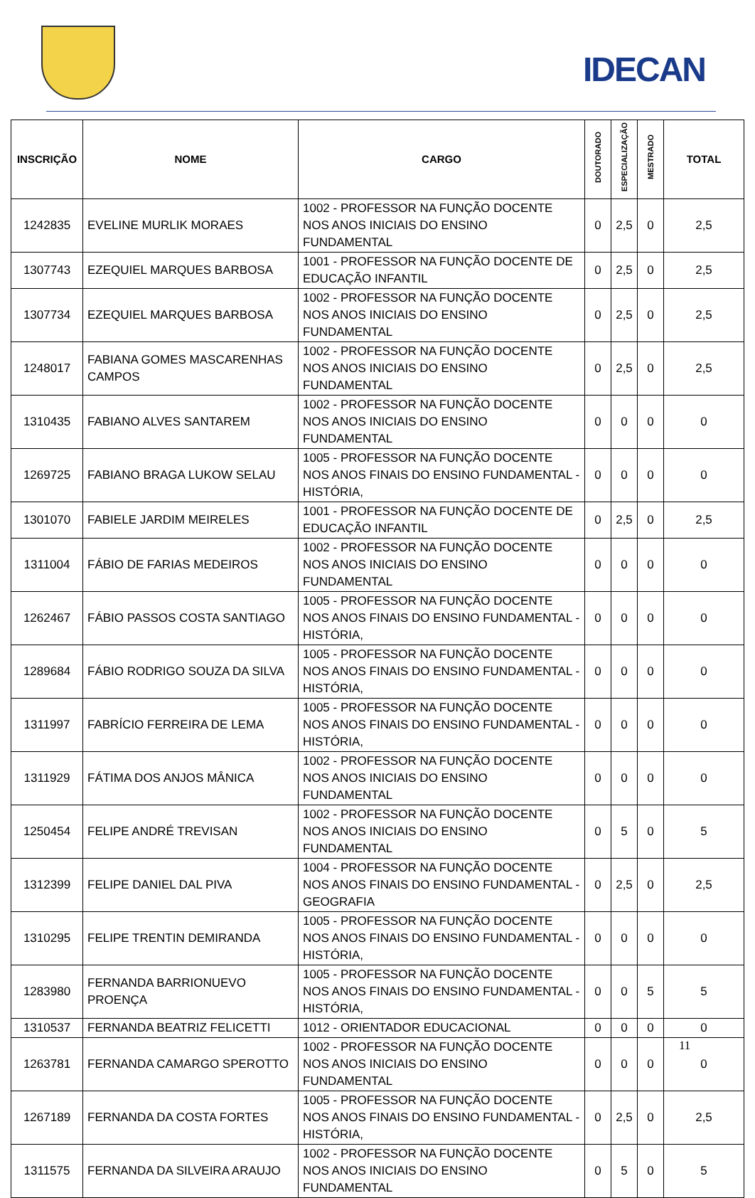IDECAN
| INSCRIÇÃO | NOME | CARGO | DOUTORADO | ESPECIALIZAÇÃO | MESTRADO | TOTAL |
| --- | --- | --- | --- | --- | --- | --- |
| 1242835 | EVELINE MURLIK MORAES | 1002 - PROFESSOR NA FUNÇÃO DOCENTE NOS ANOS INICIAIS DO ENSINO FUNDAMENTAL | 0 | 2,5 | 0 | 2,5 |
| 1307743 | EZEQUIEL MARQUES BARBOSA | 1001 - PROFESSOR NA FUNÇÃO DOCENTE DE EDUCAÇÃO INFANTIL | 0 | 2,5 | 0 | 2,5 |
| 1307734 | EZEQUIEL MARQUES BARBOSA | 1002 - PROFESSOR NA FUNÇÃO DOCENTE NOS ANOS INICIAIS DO ENSINO FUNDAMENTAL | 0 | 2,5 | 0 | 2,5 |
| 1248017 | FABIANA GOMES MASCARENHAS CAMPOS | 1002 - PROFESSOR NA FUNÇÃO DOCENTE NOS ANOS INICIAIS DO ENSINO FUNDAMENTAL | 0 | 2,5 | 0 | 2,5 |
| 1310435 | FABIANO ALVES SANTAREM | 1002 - PROFESSOR NA FUNÇÃO DOCENTE NOS ANOS INICIAIS DO ENSINO FUNDAMENTAL | 0 | 0 | 0 | 0 |
| 1269725 | FABIANO BRAGA LUKOW SELAU | 1005 - PROFESSOR NA FUNÇÃO DOCENTE NOS ANOS FINAIS DO ENSINO FUNDAMENTAL - HISTÓRIA, | 0 | 0 | 0 | 0 |
| 1301070 | FABIELE JARDIM MEIRELES | 1001 - PROFESSOR NA FUNÇÃO DOCENTE DE EDUCAÇÃO INFANTIL | 0 | 2,5 | 0 | 2,5 |
| 1311004 | FÁBIO DE FARIAS MEDEIROS | 1002 - PROFESSOR NA FUNÇÃO DOCENTE NOS ANOS INICIAIS DO ENSINO FUNDAMENTAL | 0 | 0 | 0 | 0 |
| 1262467 | FÁBIO PASSOS COSTA SANTIAGO | 1005 - PROFESSOR NA FUNÇÃO DOCENTE NOS ANOS FINAIS DO ENSINO FUNDAMENTAL - HISTÓRIA, | 0 | 0 | 0 | 0 |
| 1289684 | FÁBIO RODRIGO SOUZA DA SILVA | 1005 - PROFESSOR NA FUNÇÃO DOCENTE NOS ANOS FINAIS DO ENSINO FUNDAMENTAL - HISTÓRIA, | 0 | 0 | 0 | 0 |
| 1311997 | FABRÍCIO FERREIRA DE LEMA | 1005 - PROFESSOR NA FUNÇÃO DOCENTE NOS ANOS FINAIS DO ENSINO FUNDAMENTAL - HISTÓRIA, | 0 | 0 | 0 | 0 |
| 1311929 | FÁTIMA DOS ANJOS MÂNICA | 1002 - PROFESSOR NA FUNÇÃO DOCENTE NOS ANOS INICIAIS DO ENSINO FUNDAMENTAL | 0 | 0 | 0 | 0 |
| 1250454 | FELIPE ANDRÉ TREVISAN | 1002 - PROFESSOR NA FUNÇÃO DOCENTE NOS ANOS INICIAIS DO ENSINO FUNDAMENTAL | 0 | 5 | 0 | 5 |
| 1312399 | FELIPE DANIEL DAL PIVA | 1004 - PROFESSOR NA FUNÇÃO DOCENTE NOS ANOS FINAIS DO ENSINO FUNDAMENTAL - GEOGRAFIA | 0 | 2,5 | 0 | 2,5 |
| 1310295 | FELIPE TRENTIN DEMIRANDA | 1005 - PROFESSOR NA FUNÇÃO DOCENTE NOS ANOS FINAIS DO ENSINO FUNDAMENTAL - HISTÓRIA, | 0 | 0 | 0 | 0 |
| 1283980 | FERNANDA BARRIONUEVO PROENÇA | 1005 - PROFESSOR NA FUNÇÃO DOCENTE NOS ANOS FINAIS DO ENSINO FUNDAMENTAL - HISTÓRIA, | 0 | 0 | 5 | 5 |
| 1310537 | FERNANDA BEATRIZ FELICETTI | 1012 - ORIENTADOR EDUCACIONAL | 0 | 0 | 0 | 0 |
| 1263781 | FERNANDA CAMARGO SPEROTTO | 1002 - PROFESSOR NA FUNÇÃO DOCENTE NOS ANOS INICIAIS DO ENSINO FUNDAMENTAL | 0 | 0 | 0 | 0 |
| 1267189 | FERNANDA DA COSTA FORTES | 1005 - PROFESSOR NA FUNÇÃO DOCENTE NOS ANOS FINAIS DO ENSINO FUNDAMENTAL - HISTÓRIA, | 0 | 2,5 | 0 | 2,5 |
| 1311575 | FERNANDA DA SILVEIRA ARAUJO | 1002 - PROFESSOR NA FUNÇÃO DOCENTE NOS ANOS INICIAIS DO ENSINO FUNDAMENTAL | 0 | 5 | 0 | 5 |
11